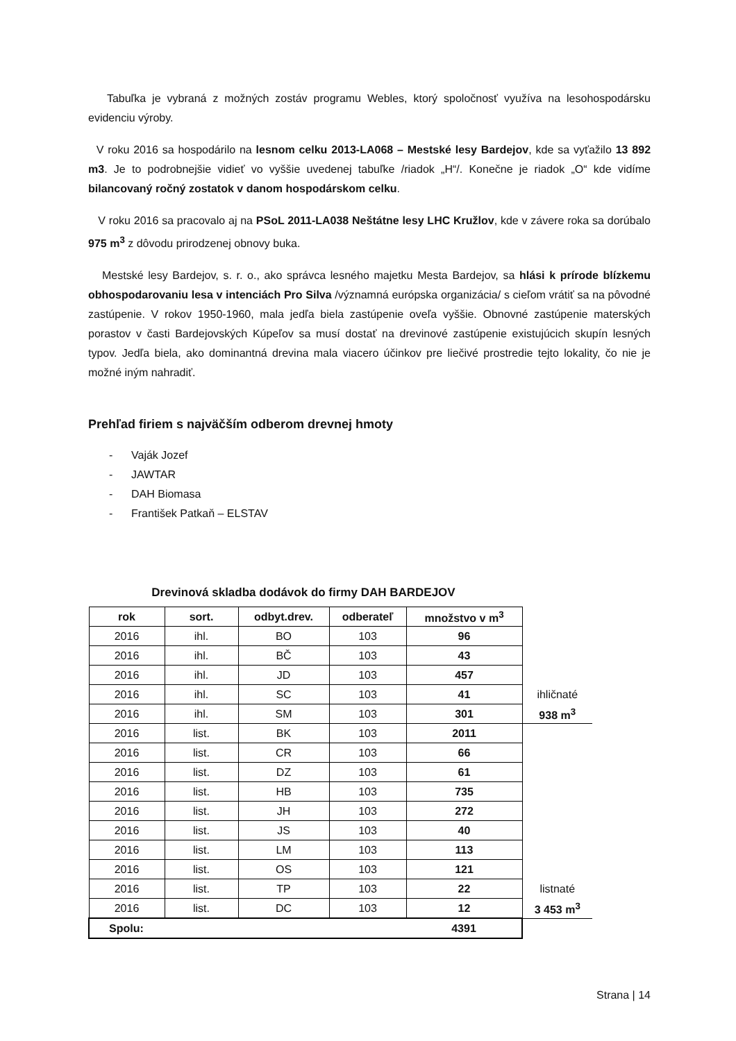Tabuľka je vybraná z možných zostáv programu Webles, ktorý spoločnosť využíva na lesohospodársku evidenciu výroby.
V roku 2016 sa hospodárilo na lesnom celku 2013-LA068 – Mestské lesy Bardejov, kde sa vyťažilo 13 892 m3. Je to podrobnejšie vidieť vo vyššie uvedenej tabuľke /riadok „H“/. Konečne je riadok „O“ kde vidíme bilancovaný ročný zostatok v danom hospodárskom celku.
V roku 2016 sa pracovalo aj na PSoL 2011-LA038 Neštátne lesy LHC Kružlov, kde v závere roka sa dorúbalo 975 m<sup>3</sup> z dôvodu prirodzenej obnovy buka.
Mestské lesy Bardejov, s. r. o., ako správca lesného majetku Mesta Bardejov, sa hlási k prírode blízkemu obhospodarovaniu lesa v intenciách Pro Silva /významná európska organizácia/ s cieľom vrátiť sa na pôvodné zastúpenie. V rokov 1950-1960, mala jedľa biela zastúpenie oveľa vyššie. Obnovné zastúpenie materských porastov v časti Bardejovských Kúpeľov sa musí dostať na drevinové zastúpenie existujúcich skupín lesných typov. Jedľa biela, ako dominantná drevina mala viacero účinkov pre liečivé prostredie tejto lokality, čo nie je možné iným nahradiť.
Prehľad firiem s najväčším odberom drevnej hmoty
- Vaják Jozef
- JAWTAR
- DAH Biomasa
- František Patkaň – ELSTAV
Drevinová skladba dodávok do firmy DAH BARDEJOV
| rok | sort. | odbyt.drev. | odberateľ | množstvo v m<sup>3</sup> | |
| 2016 | ihl. | BO | 103 | 96 | |
| 2016 | ihl. | BČ | 103 | 43 | |
| 2016 | ihl. | JD | 103 | 457 | |
| 2016 | ihl. | SC | 103 | 41 | ihličnaté |
| 2016 | ihl. | SM | 103 | 301 | 938 m<sup>3</sup> |
| 2016 | list. | BK | 103 | 2011 | |
| 2016 | list. | CR | 103 | 66 | |
| 2016 | list. | DZ | 103 | 61 | |
| 2016 | list. | HB | 103 | 735 | |
| 2016 | list. | JH | 103 | 272 | |
| 2016 | list. | JS | 103 | 40 | |
| 2016 | list. | LM | 103 | 113 | |
| 2016 | list. | OS | 103 | 121 | |
| 2016 | list. | TP | 103 | 22 | listnaté |
| 2016 | list. | DC | 103 | 12 | 3 453 m<sup>3</sup> |
| Spolu: | | | | 4391 | |
Strana | 14